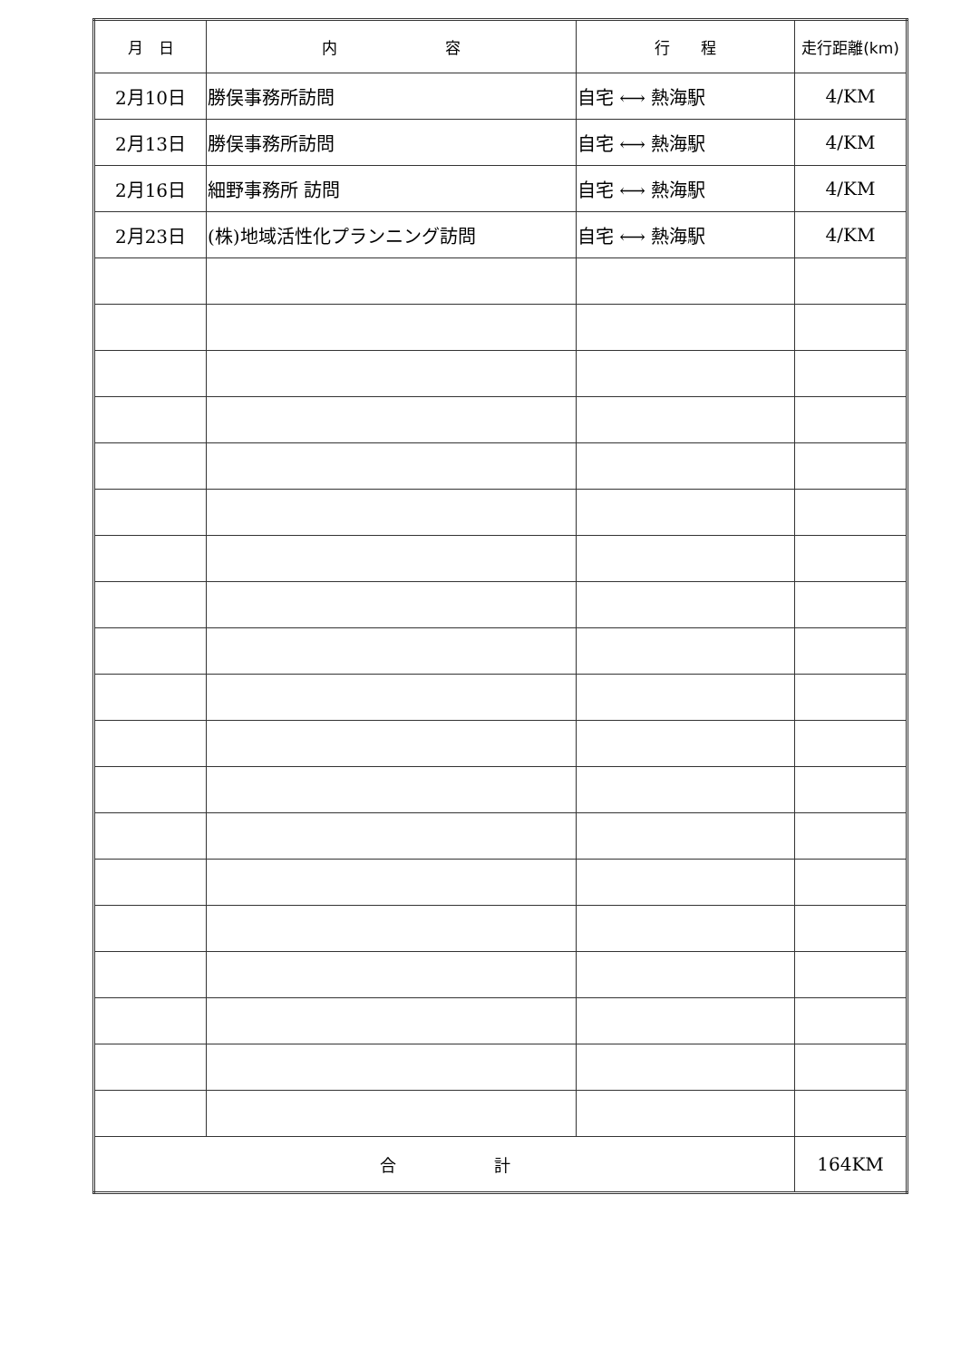| 月 日 | 内 容 | 行 程 | 走行距離(km) |
| --- | --- | --- | --- |
| 2月10日 | 勝俣事務所訪問 | 自宅 ⟷ 熱海駅 | 4/KM |
| 2月13日 | 勝俣事務所訪問 | 自宅 ⟷ 熱海駅 | 4/KM |
| 2月16日 | 細野事務所 訪問 | 自宅 ⟷ 熱海駅 | 4/KM |
| 2月23日 | (株)地域活性化プランニング訪問 | 自宅 ⟷ 熱海駅 | 4/KM |
| 合 計 | | | 164KM |